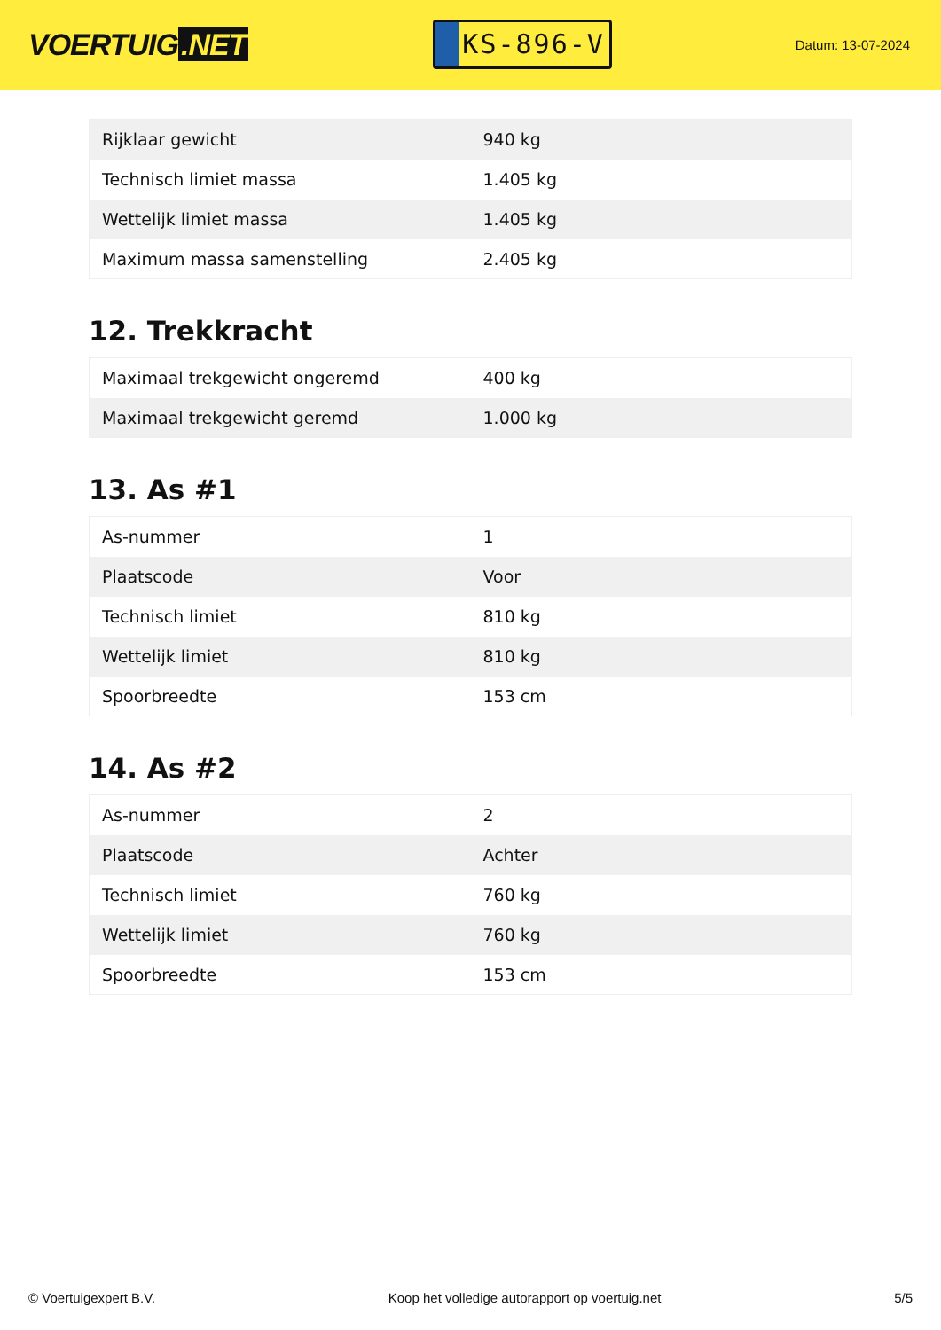VOERTUIG.NET
KS-896-V
Datum: 13-07-2024
| Rijklaar gewicht | 940 kg |
| Technisch limiet massa | 1.405 kg |
| Wettelijk limiet massa | 1.405 kg |
| Maximum massa samenstelling | 2.405 kg |
12. Trekkracht
| Maximaal trekgewicht ongeremd | 400 kg |
| Maximaal trekgewicht geremd | 1.000 kg |
13. As #1
| As-nummer | 1 |
| Plaatscode | Voor |
| Technisch limiet | 810 kg |
| Wettelijk limiet | 810 kg |
| Spoorbreedte | 153 cm |
14. As #2
| As-nummer | 2 |
| Plaatscode | Achter |
| Technisch limiet | 760 kg |
| Wettelijk limiet | 760 kg |
| Spoorbreedte | 153 cm |
© Voertuigexpert B.V. Koop het volledige autorapport op voertuig.net 5/5